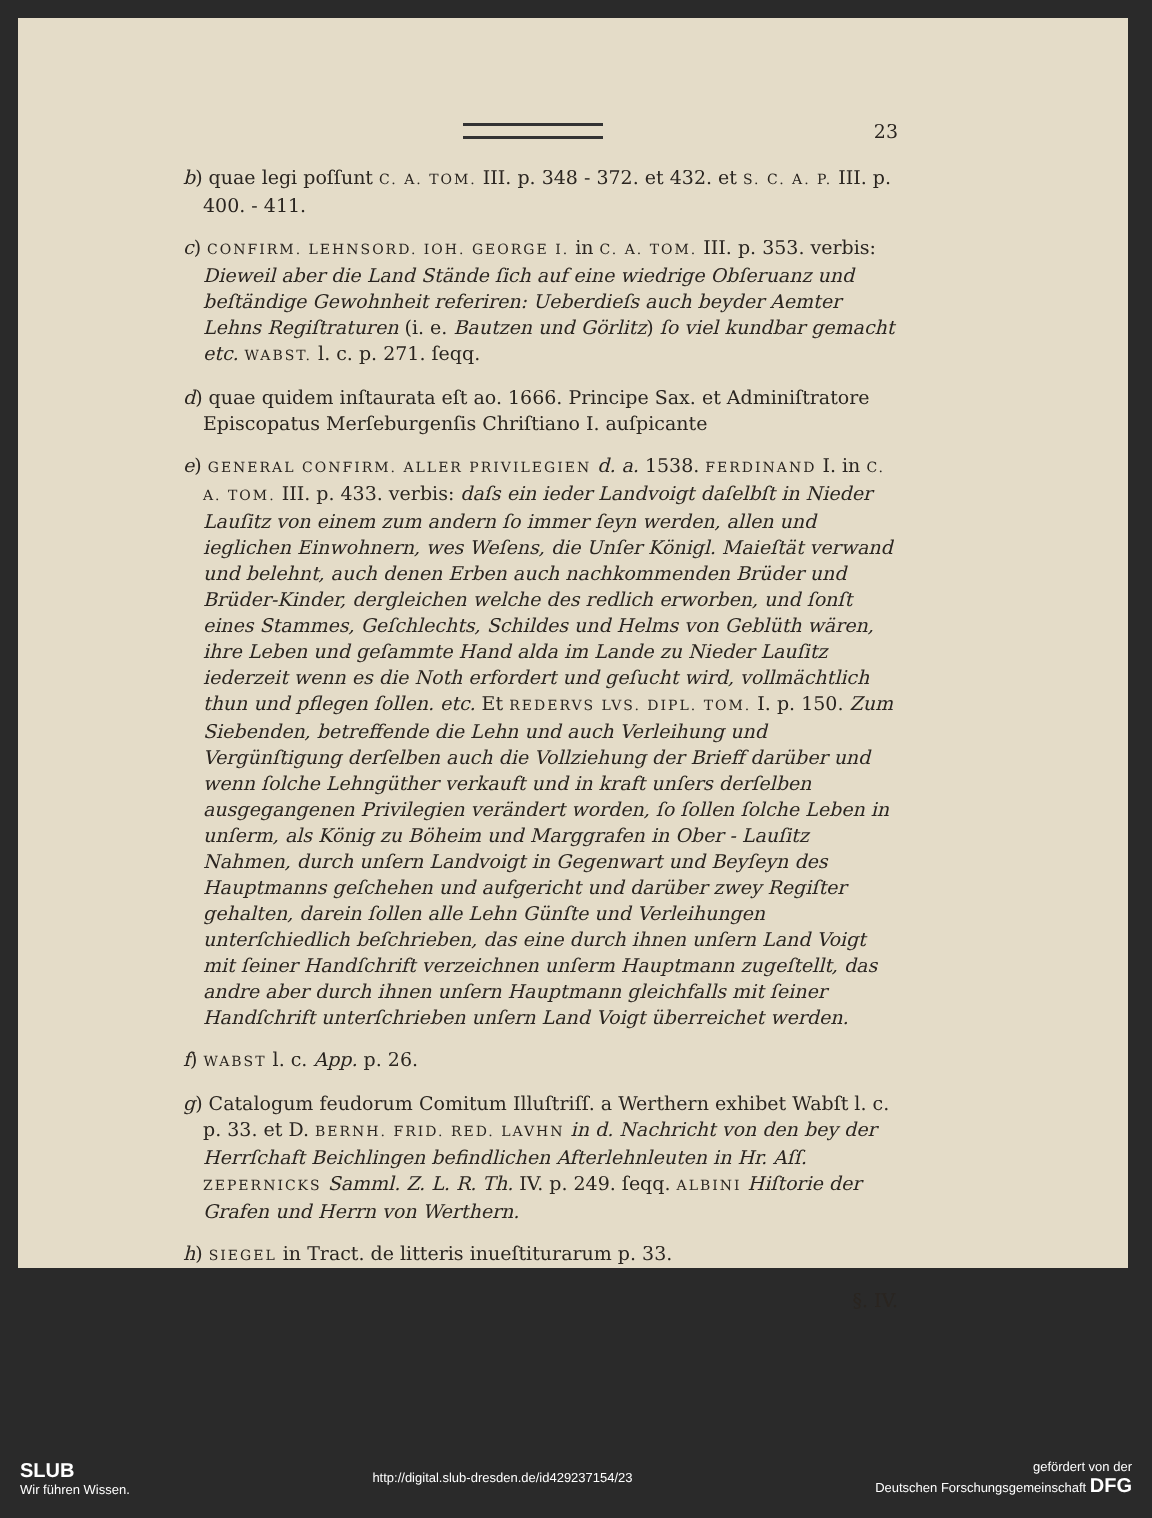23
b) quae legi poſſunt C. A. TOM. III. p. 348 - 372. et 432. et S. C. A. P. III. p. 400. - 411.
c) CONFIRM. LEHNSORD. IOH. GEORGE I. in C. A. TOM. III. p. 353. verbis: Dieweil aber die Land Stände ſich auf eine wiedrige Obſeruanz und beſtändige Gewohnheit referiren: Ueberdieſs auch beyder Aemter Lehns Regiſtraturen (i. e. Bautzen und Görlitz) ſo viel kundbar gemacht etc. WABST. l. c. p. 271. ſeqq.
d) quae quidem inſtaurata eſt ao. 1666. Principe Sax. et Adminiſtratore Episcopatus Merſeburgenſis Chriſtiano I. auſpicante
e) GENERAL CONFIRM. ALLER PRIVILEGIEN d. a. 1538. FERDINAND I. in C. A. TOM. III. p. 433. verbis: daſs ein ieder Landvoigt daſelbſt in Nieder Lauſitz von einem zum andern ſo immer ſeyn werden, allen und ieglichen Einwohnern, wes Weſens, die Unſer Königl. Maieſtät verwand und belehnt, auch denen Erben auch nachkommenden Brüder und Brüder-Kinder, dergleichen welche des redlich erworben, und ſonſt eines Stammes, Geſchlechts, Schildes und Helms von Geblüth wären, ihre Leben und geſammte Hand alda im Lande zu Nieder Lauſitz iederzeit wenn es die Noth erfordert und geſucht wird, vollmächtlich thun und pflegen ſollen. etc. Et REDERVS LVS. DIPL. TOM. I. p. 150. Zum Siebenden, betreffende die Lehn und auch Verleihung und Vergünſtigung derſelben auch die Vollziehung der Brieff darüber und wenn ſolche Lehngüther verkauft und in kraft unſers derſelben ausgegangenen Privilegien verändert worden, ſo ſollen ſolche Leben in unſerm, als König zu Böheim und Marggrafen in Ober - Lauſitz Nahmen, durch unſern Landvoigt in Gegenwart und Beyſeyn des Hauptmanns geſchehen und aufgericht und darüber zwey Regiſter gehalten, darein ſollen alle Lehn Günſte und Verleihungen unterſchiedlich beſchrieben, das eine durch ihnen unſern Land Voigt mit ſeiner Handſchrift verzeichnen unſerm Hauptmann zugeſtellt, das andre aber durch ihnen unſern Hauptmann gleichfalls mit ſeiner Handſchrift unterſchrieben unſern Land Voigt überreichet werden.
f) WABST l. c. App. p. 26.
g) Catalogum feudorum Comitum Illuſtriſſ. a Werthern exhibet Wabſt l. c. p. 33. et D. BERNH. FRID. RED. LAVHN in d. Nachricht von den bey der Herrſchaft Beichlingen befindlichen Afterlehnleuten in Hr. Aſſ. ZEPERNICKS Samml. Z. L. R. Th. IV. p. 249. ſeqq. ALBINI Hiſtorie der Grafen und Herrn von Werthern.
h) SIEGEL in Tract. de litteris inueſtiturarum p. 33.
§. IV.
SLUB
Wir führen Wissen.
http://digital.slub-dresden.de/id429237154/23
gefördert von der
Deutschen Forschungsgemeinschaft DFG